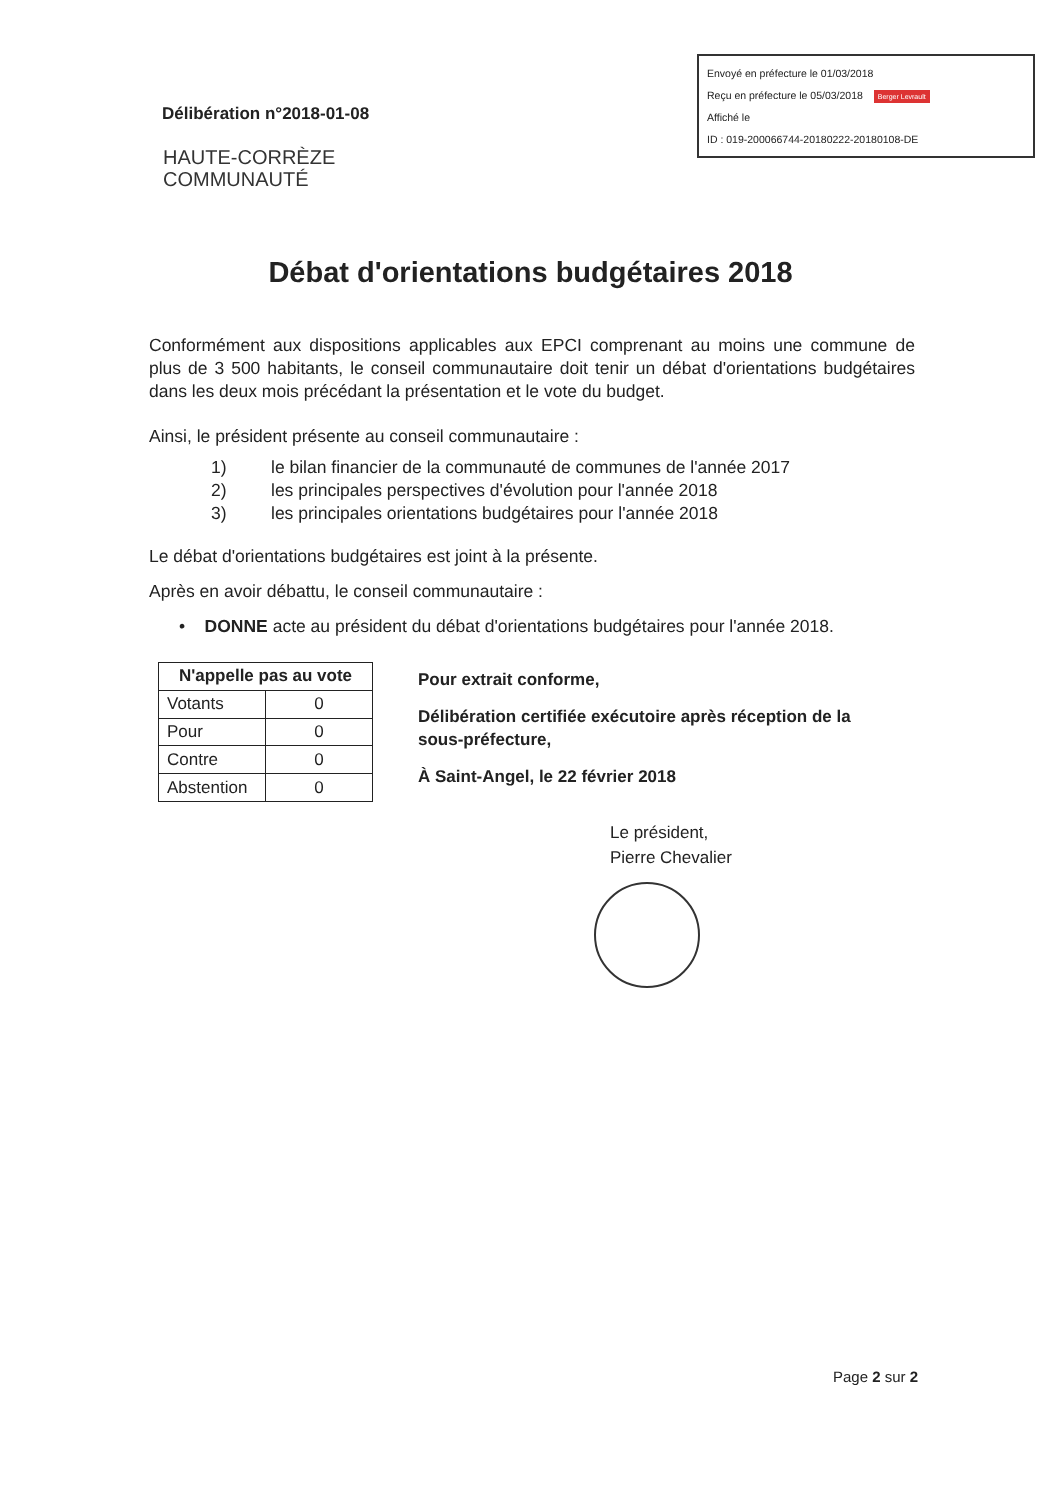Envoyé en préfecture le 01/03/2018
Reçu en préfecture le 05/03/2018 Berger Levrault
Affiché le
ID : 019-200066744-20180222-20180108-DE
Délibération n°2018-01-08
HAUTE-CORRÈZE
COMMUNAUTÉ
Débat d'orientations budgétaires 2018
Conformément aux dispositions applicables aux EPCI comprenant au moins une commune de plus de 3 500 habitants, le conseil communautaire doit tenir un débat d'orientations budgétaires dans les deux mois précédant la présentation et le vote du budget.
Ainsi, le président présente au conseil communautaire :
1) le bilan financier de la communauté de communes de l'année 2017
2) les principales perspectives d'évolution pour l'année 2018
3) les principales orientations budgétaires pour l'année 2018
Le débat d'orientations budgétaires est joint à la présente.
Après en avoir débattu, le conseil communautaire :
• DONNE acte au président du débat d'orientations budgétaires pour l'année 2018.
| N'appelle pas au vote | |
| --- | --- |
| Votants | 0 |
| Pour | 0 |
| Contre | 0 |
| Abstention | 0 |
Pour extrait conforme,
Délibération certifiée exécutoire après réception de la sous-préfecture,
À Saint-Angel, le 22 février 2018
Le président,
Pierre Chevalier
Page 2 sur 2